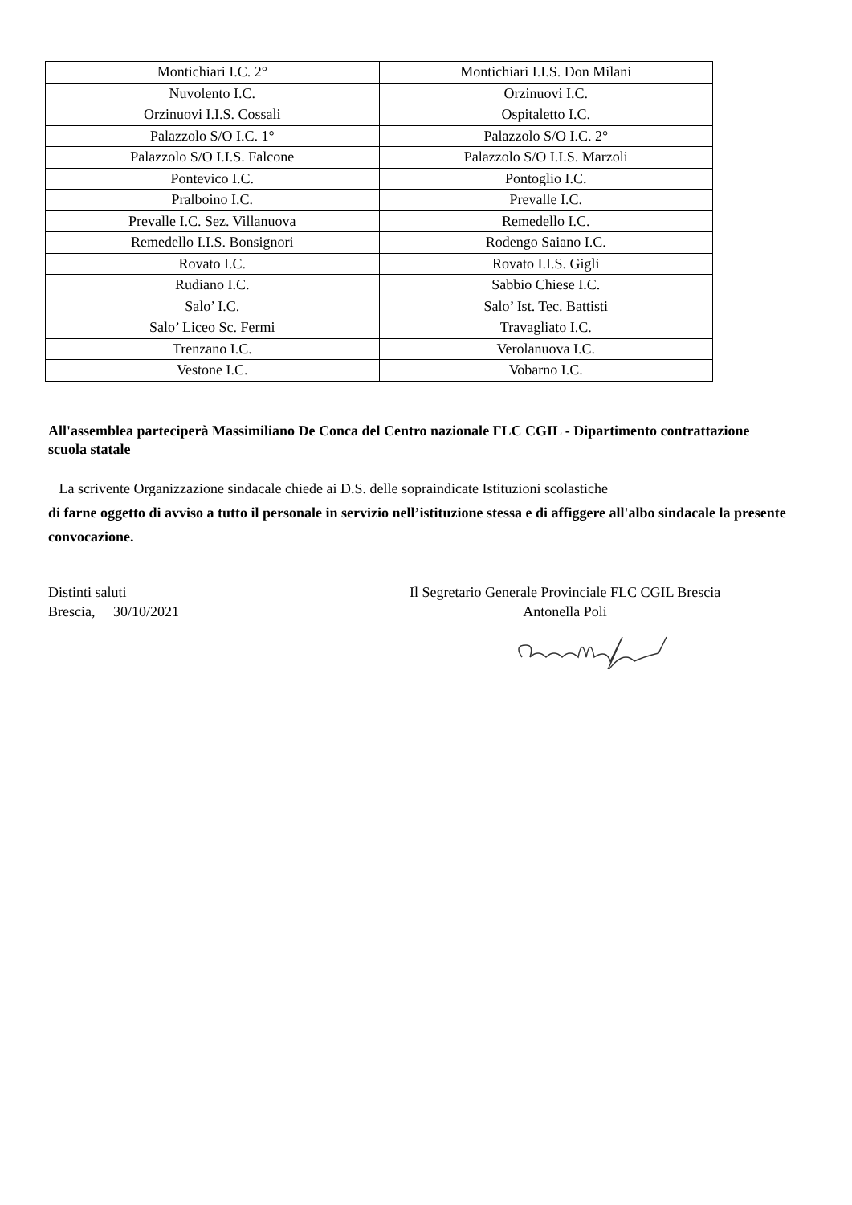| Montichiari I.C. 2° | Montichiari I.I.S. Don Milani |
| Nuvolento I.C. | Orzinuovi I.C. |
| Orzinuovi I.I.S. Cossali | Ospitaletto I.C. |
| Palazzolo S/O I.C. 1° | Palazzolo S/O I.C. 2° |
| Palazzolo S/O I.I.S. Falcone | Palazzolo S/O I.I.S. Marzoli |
| Pontevico I.C. | Pontoglio I.C. |
| Pralboino I.C. | Prevalle I.C. |
| Prevalle I.C. Sez. Villanuova | Remedello I.C. |
| Remedello I.I.S. Bonsignori | Rodengo Saiano I.C. |
| Rovato I.C. | Rovato I.I.S. Gigli |
| Rudiano I.C. | Sabbio Chiese I.C. |
| Salo’ I.C. | Salo’ Ist. Tec. Battisti |
| Salo’ Liceo Sc. Fermi | Travagliato I.C. |
| Trenzano I.C. | Verolanuova I.C. |
| Vestone I.C. | Vobarno I.C. |
All'assemblea parteciperà Massimiliano De Conca del Centro nazionale FLC CGIL - Dipartimento contrattazione scuola statale
La scrivente Organizzazione sindacale chiede ai D.S. delle sopraindicate Istituzioni scolastiche
di farne oggetto di avviso a tutto il personale in servizio nell’istituzione stessa e di affiggere all'albo sindacale la presente convocazione.
Distinti saluti
Brescia, 30/10/2021
Il Segretario Generale Provinciale FLC CGIL Brescia
Antonella Poli